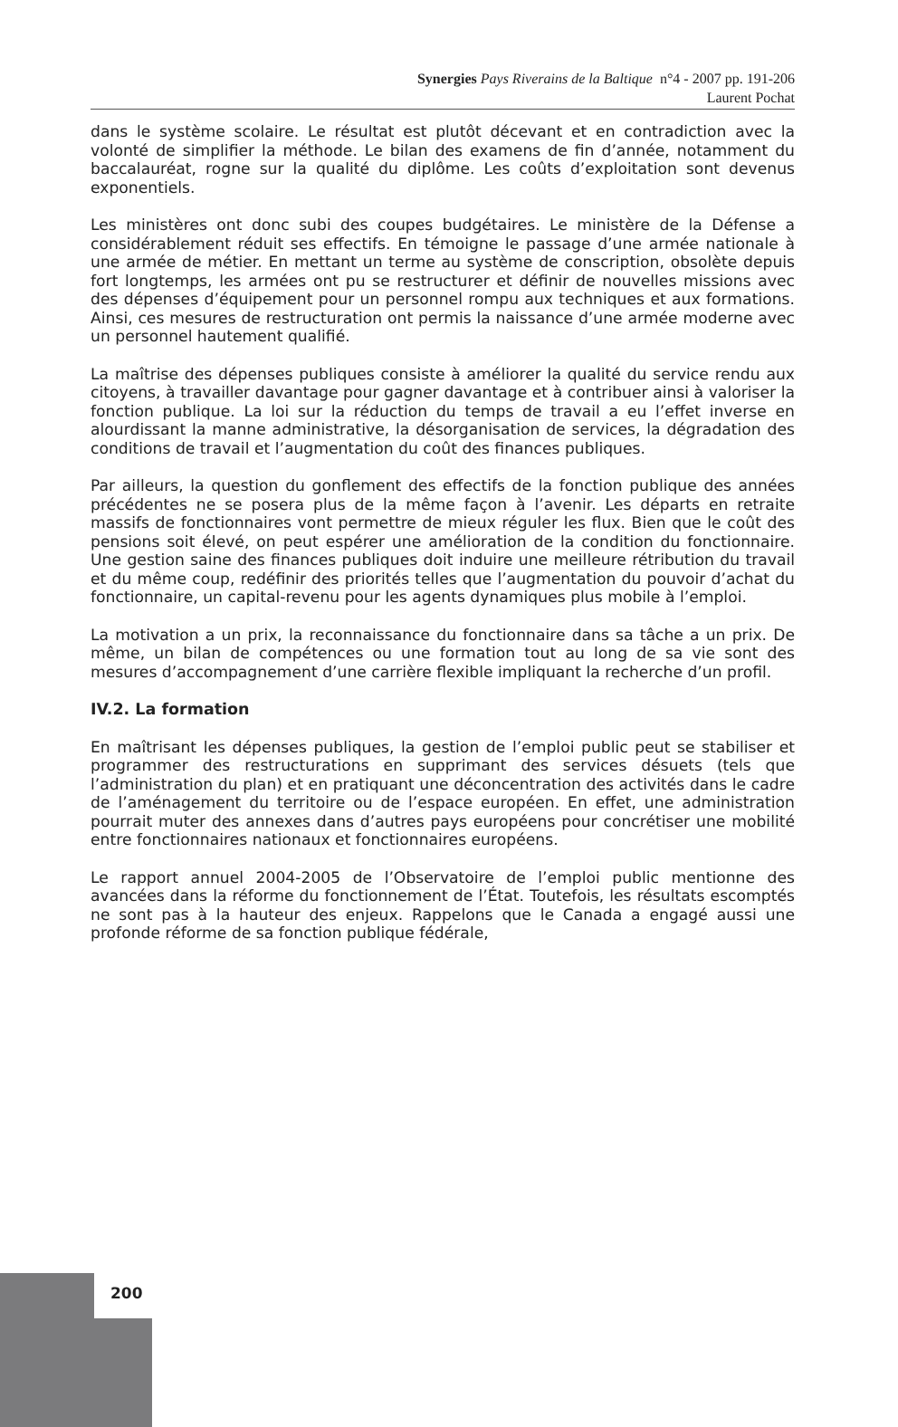Synergies Pays Riverains de la Baltique n°4 - 2007 pp. 191-206
Laurent Pochat
dans le système scolaire. Le résultat est plutôt décevant et en contradiction avec la volonté de simplifier la méthode. Le bilan des examens de fin d’année, notamment du baccalauréat, rogne sur la qualité du diplôme. Les coûts d’exploitation sont devenus exponentiels.
Les ministères ont donc subi des coupes budgétaires. Le ministère de la Défense a considérablement réduit ses effectifs. En témoigne le passage d’une armée nationale à une armée de métier. En mettant un terme au système de conscription, obsolète depuis fort longtemps, les armées ont pu se restructurer et définir de nouvelles missions avec des dépenses d’équipement pour un personnel rompu aux techniques et aux formations. Ainsi, ces mesures de restructuration ont permis la naissance d’une armée moderne avec un personnel hautement qualifié.
La maîtrise des dépenses publiques consiste à améliorer la qualité du service rendu aux citoyens, à travailler davantage pour gagner davantage et à contribuer ainsi à valoriser la fonction publique. La loi sur la réduction du temps de travail a eu l’effet inverse en alourdissant la manne administrative, la désorganisation de services, la dégradation des conditions de travail et l’augmentation du coût des finances publiques.
Par ailleurs, la question du gonflement des effectifs de la fonction publique des années précédentes ne se posera plus de la même façon à l’avenir. Les départs en retraite massifs de fonctionnaires vont permettre de mieux réguler les flux. Bien que le coût des pensions soit élevé, on peut espérer une amélioration de la condition du fonctionnaire. Une gestion saine des finances publiques doit induire une meilleure rétribution du travail et du même coup, redéfinir des priorités telles que l’augmentation du pouvoir d’achat du fonctionnaire, un capital-revenu pour les agents dynamiques plus mobile à l’emploi.
La motivation a un prix, la reconnaissance du fonctionnaire dans sa tâche a un prix. De même, un bilan de compétences ou une formation tout au long de sa vie sont des mesures d’accompagnement d’une carrière flexible impliquant la recherche d’un profil.
IV.2. La formation
En maîtrisant les dépenses publiques, la gestion de l’emploi public peut se stabiliser et programmer des restructurations en supprimant des services désuets (tels que l’administration du plan) et en pratiquant une déconcentration des activités dans le cadre de l’aménagement du territoire ou de l’espace européen. En effet, une administration pourrait muter des annexes dans d’autres pays européens pour concrétiser une mobilité entre fonctionnaires nationaux et fonctionnaires européens.
Le rapport annuel 2004-2005 de l’Observatoire de l’emploi public mentionne des avancées dans la réforme du fonctionnement de l’État. Toutefois, les résultats escomptés ne sont pas à la hauteur des enjeux. Rappelons que le Canada a engagé aussi une profonde réforme de sa fonction publique fédérale,
200